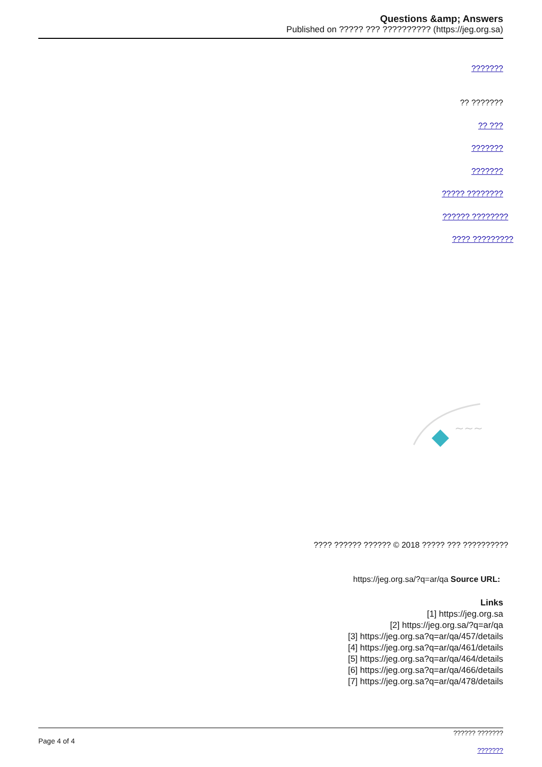Questions &amp; Answers
Published on ????? ??? ?????????? (https://jeg.org.sa)
???????
?? ???????
?? ???
???????
???????
????? ????????
?????? ????????
???? ?????????
~~~
???? ?????? ?????? © 2018 ????? ??? ??????????
https://jeg.org.sa/?q=ar/qa Source URL:
Links
[1] https://jeg.org.sa
[2] https://jeg.org.sa/?q=ar/qa
[3] https://jeg.org.sa?q=ar/qa/457/details
[4] https://jeg.org.sa?q=ar/qa/461/details
[5] https://jeg.org.sa?q=ar/qa/464/details
[6] https://jeg.org.sa?q=ar/qa/466/details
[7] https://jeg.org.sa?q=ar/qa/478/details
?????? ???????
Page 4 of 4
???????